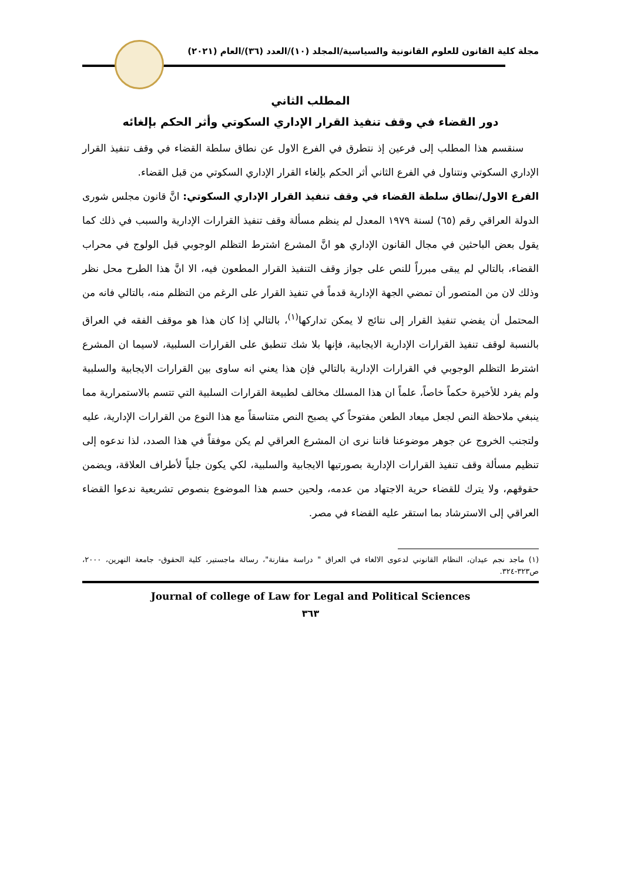مجلة كلية القانون للعلوم القانونية والسياسية/المجلد (١٠)/العدد (٣٦)/العام (٢٠٢١)
المطلب الثاني
دور القضاء في وقف تنفيذ القرار الإداري السكوتي وأثر الحكم بإلغائه
سنقسم هذا المطلب إلى فرعين إذ نتطرق في الفرع الاول عن نطاق سلطة القضاء في وقف تنفيذ القرار الإداري السكوتي ونتناول في الفرع الثاني أثر الحكم بإلغاء القرار الإداري السكوتي من قبل القضاء.
الفرع الاول/نطاق سلطة القضاء في وقف تنفيذ القرار الإداري السكوتي: انَّ قانون مجلس شورى الدولة العراقي رقم (٦٥) لسنة ١٩٧٩ المعدل لم ينظم مسألة وقف تنفيذ القرارات الإدارية والسبب في ذلك كما يقول بعض الباحثين في مجال القانون الإداري هو انَّ المشرع اشترط التظلم الوجوبي قبل الولوج في محراب القضاء، بالتالي لم يبقى مبرراً للنص على جواز وقف التنفيذ القرار المطعون فيه، الا انَّ هذا الطرح محل نظر وذلك لان من المتصور أن تمضي الجهة الإدارية قدماً في تنفيذ القرار على الرغم من التظلم منه، بالتالي فانه من المحتمل أن يفضي تنفيذ القرار إلى نتائج لا يمكن تداركها<sup>(١)</sup>، بالتالي إذا كان هذا هو موقف الفقه في العراق بالنسبة لوقف تنفيذ القرارات الإدارية الايجابية، فإنها بلا شك تنطبق على القرارات السلبية، لاسيما ان المشرع اشترط التظلم الوجوبي في القرارات الإدارية بالتالي فإن هذا يعني انه ساوى بين القرارات الايجابية والسلبية ولم يفرد للأخيرة حكماً خاصاً، علماً ان هذا المسلك مخالف لطبيعة القرارات السلبية التي تتسم بالاستمرارية مما ينبغي ملاحظة النص لجعل ميعاد الطعن مفتوحاً كي يصبح النص متناسقاً مع هذا النوع من القرارات الإدارية، عليه ولتجنب الخروج عن جوهر موضوعنا فاننا نرى ان المشرع العراقي لم يكن موفقاً في هذا الصدد، لذا ندعوه إلى تنظيم مسألة وقف تنفيذ القرارات الإدارية بصورتيها الايجابية والسلبية، لكي يكون جلياً لأطراف العلاقة، ويضمن حقوقهم، ولا يترك للقضاء حرية الاجتهاد من عدمه، ولحين حسم هذا الموضوع بنصوص تشريعية ندعوا القضاء العراقي إلى الاسترشاد بما استقر عليه القضاء في مصر.
(١) ماجد نجم عيدان، النظام القانوني لدعوى الالغاء في العراق " دراسة مقارنة"، رسالة ماجستير، كلية الحقوق- جامعة النهرين، ٢٠٠٠، ص٣٢٣-٣٢٤.
Journal of college of Law for Legal and Political Sciences
٣٦٣